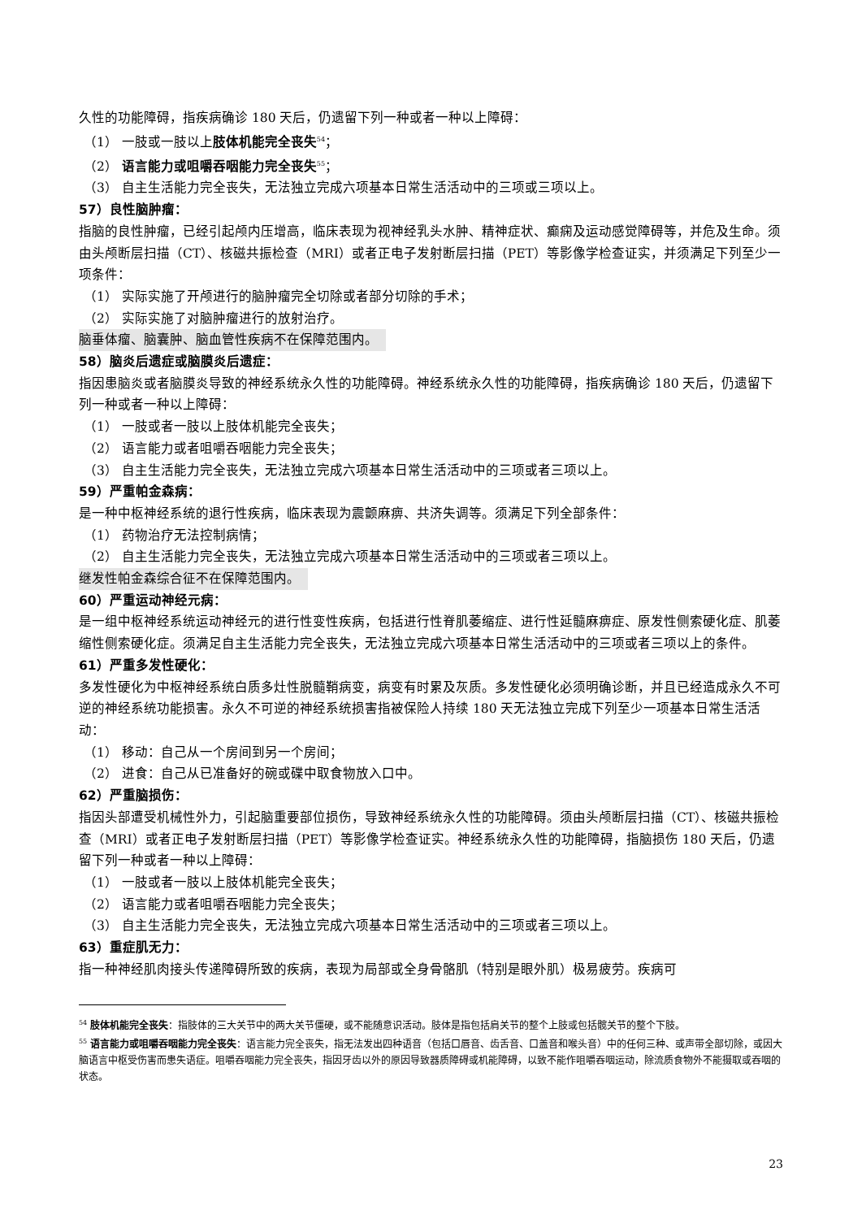久性的功能障碍，指疾病确诊 180 天后，仍遗留下列一种或者一种以上障碍：
（1） 一肢或一肢以上肢体机能完全丧失<sup>54</sup>；
（2） 语言能力或咀嚼吞咽能力完全丧失<sup>55</sup>；
（3） 自主生活能力完全丧失，无法独立完成六项基本日常生活活动中的三项或三项以上。
57）良性脑肿瘤：
指脑的良性肿瘤，已经引起颅内压增高，临床表现为视神经乳头水肿、精神症状、癫痫及运动感觉障碍等，并危及生命。须由头颅断层扫描（CT）、核磁共振检查（MRI）或者正电子发射断层扫描（PET）等影像学检查证实，并须满足下列至少一项条件：
（1） 实际实施了开颅进行的脑肿瘤完全切除或者部分切除的手术；
（2） 实际实施了对脑肿瘤进行的放射治疗。
脑垂体瘤、脑囊肿、脑血管性疾病不在保障范围内。
58）脑炎后遗症或脑膜炎后遗症：
指因患脑炎或者脑膜炎导致的神经系统永久性的功能障碍。神经系统永久性的功能障碍，指疾病确诊 180 天后，仍遗留下列一种或者一种以上障碍：
（1） 一肢或者一肢以上肢体机能完全丧失；
（2） 语言能力或者咀嚼吞咽能力完全丧失；
（3） 自主生活能力完全丧失，无法独立完成六项基本日常生活活动中的三项或者三项以上。
59）严重帕金森病：
是一种中枢神经系统的退行性疾病，临床表现为震颤麻痹、共济失调等。须满足下列全部条件：
（1） 药物治疗无法控制病情；
（2） 自主生活能力完全丧失，无法独立完成六项基本日常生活活动中的三项或者三项以上。
继发性帕金森综合征不在保障范围内。
60）严重运动神经元病：
是一组中枢神经系统运动神经元的进行性变性疾病，包括进行性脊肌萎缩症、进行性延髓麻痹症、原发性侧索硬化症、肌萎缩性侧索硬化症。须满足自主生活能力完全丧失，无法独立完成六项基本日常生活活动中的三项或者三项以上的条件。
61）严重多发性硬化：
多发性硬化为中枢神经系统白质多灶性脱髓鞘病变，病变有时累及灰质。多发性硬化必须明确诊断，并且已经造成永久不可逆的神经系统功能损害。永久不可逆的神经系统损害指被保险人持续 180 天无法独立完成下列至少一项基本日常生活活动：
（1） 移动：自己从一个房间到另一个房间；
（2） 进食：自己从已准备好的碗或碟中取食物放入口中。
62）严重脑损伤：
指因头部遭受机械性外力，引起脑重要部位损伤，导致神经系统永久性的功能障碍。须由头颅断层扫描（CT）、核磁共振检查（MRI）或者正电子发射断层扫描（PET）等影像学检查证实。神经系统永久性的功能障碍，指脑损伤 180 天后，仍遗留下列一种或者一种以上障碍：
（1） 一肢或者一肢以上肢体机能完全丧失；
（2） 语言能力或者咀嚼吞咽能力完全丧失；
（3） 自主生活能力完全丧失，无法独立完成六项基本日常生活活动中的三项或者三项以上。
63）重症肌无力：
指一种神经肌肉接头传递障碍所致的疾病，表现为局部或全身骨骼肌（特别是眼外肌）极易疲劳。疾病可
<sup>54</sup> 肢体机能完全丧失：指肢体的三大关节中的两大关节僵硬，或不能随意识活动。肢体是指包括肩关节的整个上肢或包括髋关节的整个下肢。
<sup>55</sup> 语言能力或咀嚼吞咽能力完全丧失：语言能力完全丧失，指无法发出四种语音（包括口唇音、齿舌音、口盖音和喉头音）中的任何三种、或声带全部切除，或因大脑语言中枢受伤害而患失语症。咀嚼吞咽能力完全丧失，指因牙齿以外的原因导致器质障碍或机能障碍，以致不能作咀嚼吞咽运动，除流质食物外不能摄取或吞咽的状态。
23